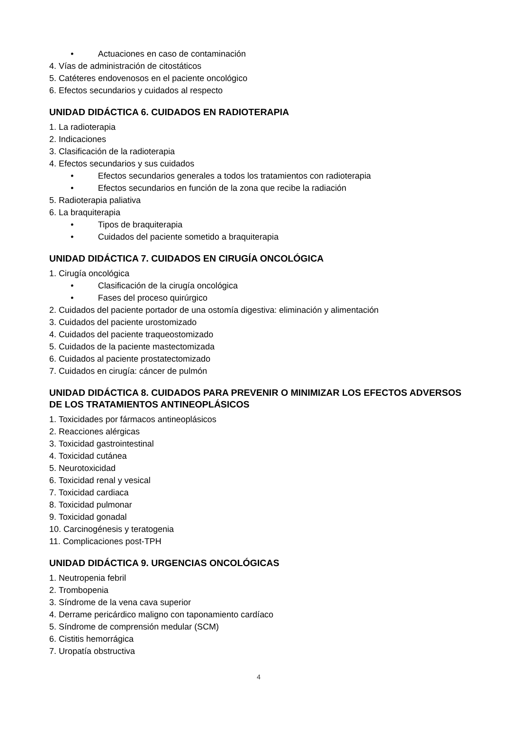• Actuaciones en caso de contaminación
4. Vías de administración de citostáticos
5. Catéteres endovenosos en el paciente oncológico
6. Efectos secundarios y cuidados al respecto
UNIDAD DIDÁCTICA 6. CUIDADOS EN RADIOTERAPIA
1. La radioterapia
2. Indicaciones
3. Clasificación de la radioterapia
4. Efectos secundarios y sus cuidados
• Efectos secundarios generales a todos los tratamientos con radioterapia
• Efectos secundarios en función de la zona que recibe la radiación
5. Radioterapia paliativa
6. La braquiterapia
• Tipos de braquiterapia
• Cuidados del paciente sometido a braquiterapia
UNIDAD DIDÁCTICA 7. CUIDADOS EN CIRUGÍA ONCOLÓGICA
1. Cirugía oncológica
• Clasificación de la cirugía oncológica
• Fases del proceso quirúrgico
2. Cuidados del paciente portador de una ostomía digestiva: eliminación y alimentación
3. Cuidados del paciente urostomizado
4. Cuidados del paciente traqueostomizado
5. Cuidados de la paciente mastectomizada
6. Cuidados al paciente prostatectomizado
7. Cuidados en cirugía: cáncer de pulmón
UNIDAD DIDÁCTICA 8. CUIDADOS PARA PREVENIR O MINIMIZAR LOS EFECTOS ADVERSOS DE LOS TRATAMIENTOS ANTINEOPLÁSICOS
1. Toxicidades por fármacos antineoplásicos
2. Reacciones alérgicas
3. Toxicidad gastrointestinal
4. Toxicidad cutánea
5. Neurotoxicidad
6. Toxicidad renal y vesical
7. Toxicidad cardiaca
8. Toxicidad pulmonar
9. Toxicidad gonadal
10. Carcinogénesis y teratogenia
11. Complicaciones post-TPH
UNIDAD DIDÁCTICA 9. URGENCIAS ONCOLÓGICAS
1. Neutropenia febril
2. Trombopenia
3. Síndrome de la vena cava superior
4. Derrame pericárdico maligno con taponamiento cardíaco
5. Síndrome de comprensión medular (SCM)
6. Cistitis hemorrágica
7. Uropatía obstructiva
4